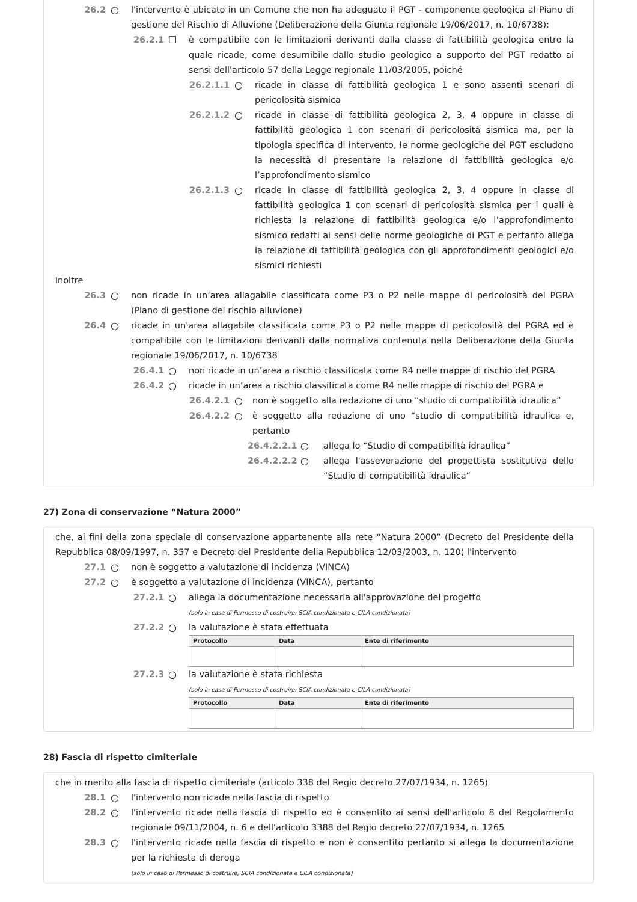26.2 ○ l'intervento è ubicato in un Comune che non ha adeguato il PGT - componente geologica al Piano di gestione del Rischio di Alluvione (Deliberazione della Giunta regionale 19/06/2017, n. 10/6738):
26.2.1 ☐ è compatibile con le limitazioni derivanti dalla classe di fattibilità geologica entro la quale ricade, come desumibile dallo studio geologico a supporto del PGT redatto ai sensi dell'articolo 57 della Legge regionale 11/03/2005, poiché
26.2.1.1 ○ ricade in classe di fattibilità geologica 1 e sono assenti scenari di pericolosità sismica
26.2.1.2 ○ ricade in classe di fattibilità geologica 2, 3, 4 oppure in classe di fattibilità geologica 1 con scenari di pericolosità sismica ma, per la tipologia specifica di intervento, le norme geologiche del PGT escludono la necessità di presentare la relazione di fattibilità geologica e/o l’approfondimento sismico
26.2.1.3 ○ ricade in classe di fattibilità geologica 2, 3, 4 oppure in classe di fattibilità geologica 1 con scenari di pericolosità sismica per i quali è richiesta la relazione di fattibilità geologica e/o l’approfondimento sismico redatti ai sensi delle norme geologiche di PGT e pertanto allega la relazione di fattibilità geologica con gli approfondimenti geologici e/o sismici richiesti
inoltre
26.3 ○ non ricade in un’area allagabile classificata come P3 o P2 nelle mappe di pericolosità del PGRA (Piano di gestione del rischio alluvione)
26.4 ○ ricade in un'area allagabile classificata come P3 o P2 nelle mappe di pericolosità del PGRA ed è compatibile con le limitazioni derivanti dalla normativa contenuta nella Deliberazione della Giunta regionale 19/06/2017, n. 10/6738
26.4.1 ○ non ricade in un’area a rischio classificata come R4 nelle mappe di rischio del PGRA
26.4.2 ○ ricade in un’area a rischio classificata come R4 nelle mappe di rischio del PGRA e
26.4.2.1 ○ non è soggetto alla redazione di uno “studio di compatibilità idraulica”
26.4.2.2 ○ è soggetto alla redazione di uno “studio di compatibilità idraulica e, pertanto
26.4.2.2.1 ○ allega lo “Studio di compatibilità idraulica”
26.4.2.2.2 ○ allega l'asseverazione del progettista sostitutiva dello “Studio di compatibilità idraulica”
27) Zona di conservazione “Natura 2000”
che, ai fini della zona speciale di conservazione appartenente alla rete “Natura 2000” (Decreto del Presidente della Repubblica 08/09/1997, n. 357 e Decreto del Presidente della Repubblica 12/03/2003, n. 120) l'intervento
27.1 ○ non è soggetto a valutazione di incidenza (VINCA)
27.2 ○ è soggetto a valutazione di incidenza (VINCA), pertanto
27.2.1 ○ allega la documentazione necessaria all'approvazione del progetto
(solo in caso di Permesso di costruire, SCIA condizionata e CILA condizionata)
27.2.2 ○ la valutazione è stata effettuata
| Protocollo | Data | Ente di riferimento |
| --- | --- | --- |
27.2.3 ○ la valutazione è stata richiesta
(solo in caso di Permesso di costruire, SCIA condizionata e CILA condizionata)
| Protocollo | Data | Ente di riferimento |
| --- | --- | --- |
28) Fascia di rispetto cimiteriale
che in merito alla fascia di rispetto cimiteriale (articolo 338 del Regio decreto 27/07/1934, n. 1265)
28.1 ○ l'intervento non ricade nella fascia di rispetto
28.2 ○ l'intervento ricade nella fascia di rispetto ed è consentito ai sensi dell'articolo 8 del Regolamento regionale 09/11/2004, n. 6 e dell'articolo 3388 del Regio decreto 27/07/1934, n. 1265
28.3 ○ l'intervento ricade nella fascia di rispetto e non è consentito pertanto si allega la documentazione per la richiesta di deroga
(solo in caso di Permesso di costruire, SCIA condizionata e CILA condizionata)